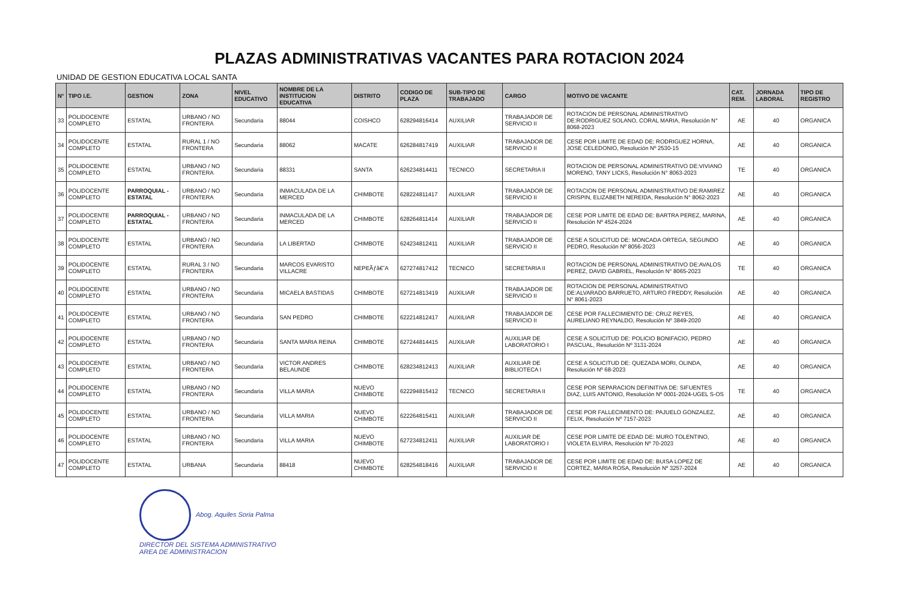PLAZAS ADMINISTRATIVAS VACANTES PARA ROTACION 2024
UNIDAD DE GESTION EDUCATIVA LOCAL SANTA
| N° | TIPO I.E. | GESTION | ZONA | NIVEL EDUCATIVO | NOMBRE DE LA INSTITUCION EDUCATIVA | DISTRITO | CODIGO DE PLAZA | SUB-TIPO DE TRABAJADO | CARGO | MOTIVO DE VACANTE | CAT. REM. | JORNADA LABORAL | TIPO DE REGISTRO |
| --- | --- | --- | --- | --- | --- | --- | --- | --- | --- | --- | --- | --- | --- |
| 33 | POLIDOCENTE COMPLETO | ESTATAL | URBANO / NO FRONTERA | Secundaria | 88044 | COISHCO | 628294816414 | AUXILIAR | TRABAJADOR DE SERVICIO II | ROTACION DE PERSONAL ADMINISTRATIVO DE:RODRIGUEZ SOLANO, CORAL MARIA, Resolución N° 8068-2023 | AE | 40 | ORGANICA |
| 34 | POLIDOCENTE COMPLETO | ESTATAL | RURAL 1 / NO FRONTERA | Secundaria | 88062 | MACATE | 626284817419 | AUXILIAR | TRABAJADOR DE SERVICIO II | CESE POR LIMITE DE EDAD DE: RODRIGUEZ HORNA, JOSE CELEDONIO, Resolución Nº 2530-15 | AE | 40 | ORGANICA |
| 35 | POLIDOCENTE COMPLETO | ESTATAL | URBANO / NO FRONTERA | Secundaria | 88331 | SANTA | 626234814411 | TECNICO | SECRETARIA II | ROTACION DE PERSONAL ADMINISTRATIVO DE:VIVIANO MORENO, TANY LICKS, Resolución N° 8063-2023 | TE | 40 | ORGANICA |
| 36 | POLIDOCENTE COMPLETO | PARROQUIAL - ESTATAL | URBANO / NO FRONTERA | Secundaria | INMACULADA DE LA MERCED | CHIMBOTE | 628224811417 | AUXILIAR | TRABAJADOR DE SERVICIO II | ROTACION DE PERSONAL ADMINISTRATIVO DE:RAMIREZ CRISPIN, ELIZABETH NEREIDA, Resolución N° 8062-2023 | AE | 40 | ORGANICA |
| 37 | POLIDOCENTE COMPLETO | PARROQUIAL - ESTATAL | URBANO / NO FRONTERA | Secundaria | INMACULADA DE LA MERCED | CHIMBOTE | 628264811414 | AUXILIAR | TRABAJADOR DE SERVICIO II | CESE POR LIMITE DE EDAD DE: BARTRA PEREZ, MARINA, Resolución Nº 4524-2024 | AE | 40 | ORGANICA |
| 38 | POLIDOCENTE COMPLETO | ESTATAL | URBANO / NO FRONTERA | Secundaria | LA LIBERTAD | CHIMBOTE | 624234812411 | AUXILIAR | TRABAJADOR DE SERVICIO II | CESE A SOLICITUD DE: MONCADA ORTEGA, SEGUNDO PEDRO, Resolución Nº 8056-2023 | AE | 40 | ORGANICA |
| 39 | POLIDOCENTE COMPLETO | ESTATAL | RURAL 3 / NO FRONTERA | Secundaria | MARCOS EVARISTO VILLACRE | NEPEÃƒâ€˜A | 627274817412 | TECNICO | SECRETARIA II | ROTACION DE PERSONAL ADMINISTRATIVO DE:AVALOS PEREZ, DAVID GABRIEL, Resolución N° 8065-2023 | TE | 40 | ORGANICA |
| 40 | POLIDOCENTE COMPLETO | ESTATAL | URBANO / NO FRONTERA | Secundaria | MICAELA BASTIDAS | CHIMBOTE | 627214813419 | AUXILIAR | TRABAJADOR DE SERVICIO II | ROTACION DE PERSONAL ADMINISTRATIVO DE:ALVARADO BARRUETO, ARTURO FREDDY, Resolución N° 8061-2023 | AE | 40 | ORGANICA |
| 41 | POLIDOCENTE COMPLETO | ESTATAL | URBANO / NO FRONTERA | Secundaria | SAN PEDRO | CHIMBOTE | 622214812417 | AUXILIAR | TRABAJADOR DE SERVICIO II | CESE POR FALLECIMIENTO DE: CRUZ REYES, AURELIANO REYNALDO, Resolución Nº 3849-2020 | AE | 40 | ORGANICA |
| 42 | POLIDOCENTE COMPLETO | ESTATAL | URBANO / NO FRONTERA | Secundaria | SANTA MARIA REINA | CHIMBOTE | 627244814415 | AUXILIAR | AUXILIAR DE LABORATORIO I | CESE A SOLICITUD DE: POLICIO BONIFACIO, PEDRO PASCUAL, Resolución Nº 3131-2024 | AE | 40 | ORGANICA |
| 43 | POLIDOCENTE COMPLETO | ESTATAL | URBANO / NO FRONTERA | Secundaria | VICTOR ANDRES BELAUNDE | CHIMBOTE | 628234812413 | AUXILIAR | AUXILIAR DE BIBLIOTECA I | CESE A SOLICITUD DE: QUEZADA MORI, OLINDA, Resolución Nº 68-2023 | AE | 40 | ORGANICA |
| 44 | POLIDOCENTE COMPLETO | ESTATAL | URBANO / NO FRONTERA | Secundaria | VILLA MARIA | NUEVO CHIMBOTE | 622294815412 | TECNICO | SECRETARIA II | CESE POR SEPARACION DEFINITIVA DE: SIFUENTES DIAZ, LUIS ANTONIO, Resolución Nº 0001-2024-UGEL S-OS | TE | 40 | ORGANICA |
| 45 | POLIDOCENTE COMPLETO | ESTATAL | URBANO / NO FRONTERA | Secundaria | VILLA MARIA | NUEVO CHIMBOTE | 622264815411 | AUXILIAR | TRABAJADOR DE SERVICIO II | CESE POR FALLECIMIENTO DE: PAJUELO GONZALEZ, FELIX, Resolución Nº 7157-2023 | AE | 40 | ORGANICA |
| 46 | POLIDOCENTE COMPLETO | ESTATAL | URBANO / NO FRONTERA | Secundaria | VILLA MARIA | NUEVO CHIMBOTE | 627234812411 | AUXILIAR | AUXILIAR DE LABORATORIO I | CESE POR LIMITE DE EDAD DE: MURO TOLENTINO, VIOLETA ELVIRA, Resolución Nº 70-2023 | AE | 40 | ORGANICA |
| 47 | POLIDOCENTE COMPLETO | ESTATAL | URBANA | Secundaria | 88418 | NUEVO CHIMBOTE | 628254818416 | AUXILIAR | TRABAJADOR DE SERVICIO II | CESE POR LIMITE DE EDAD DE: BUISA LOPEZ DE CORTEZ, MARIA ROSA, Resolución Nº 3257-2024 | AE | 40 | ORGANICA |
Abog. Aquiles Soria Palma
DIRECTOR DEL SISTEMA ADMINISTRATIVO
AREA DE ADMINISTRACION